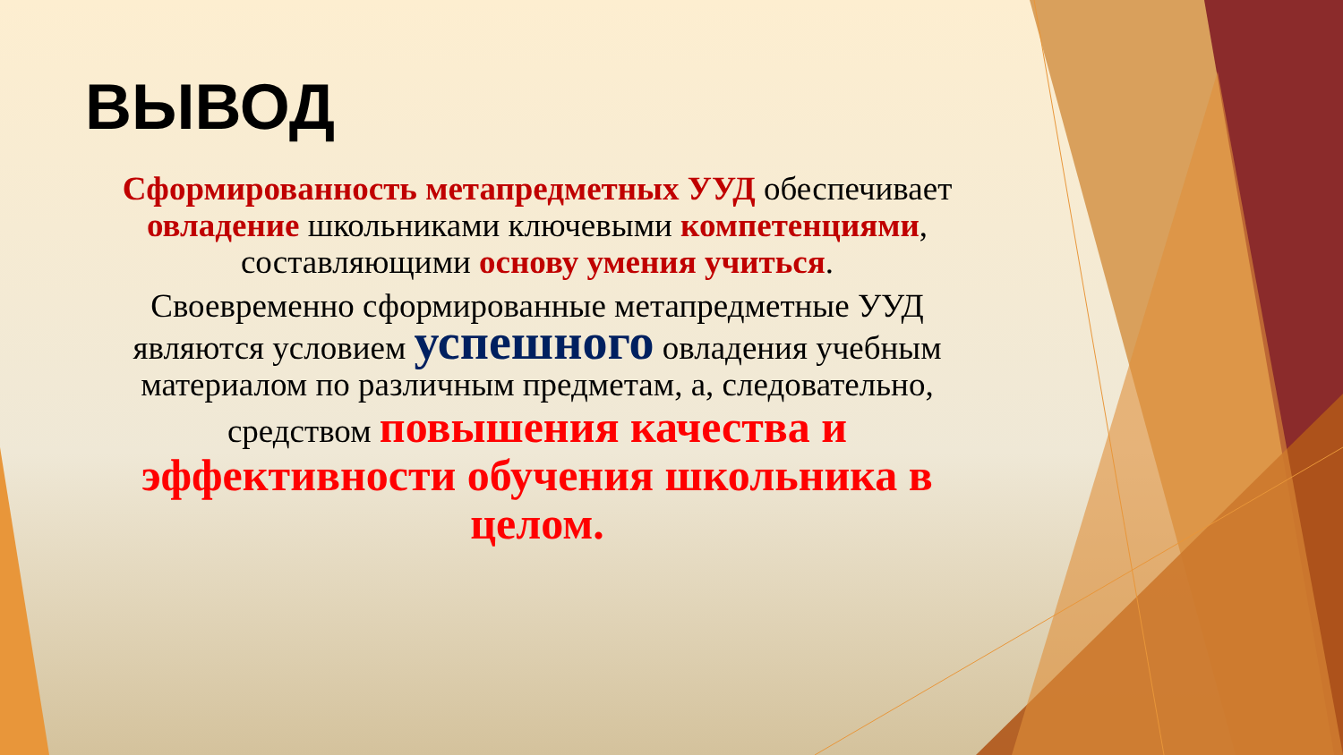ВЫВОД
Сформированность метапредметных УУД обеспечивает овладение школьниками ключевыми компетенциями, составляющими основу умения учиться.
Своевременно сформированные метапредметные УУД являются условием успешного овладения учебным материалом по различным предметам, а, следовательно, средством повышения качества и эффективности обучения школьника в целом.